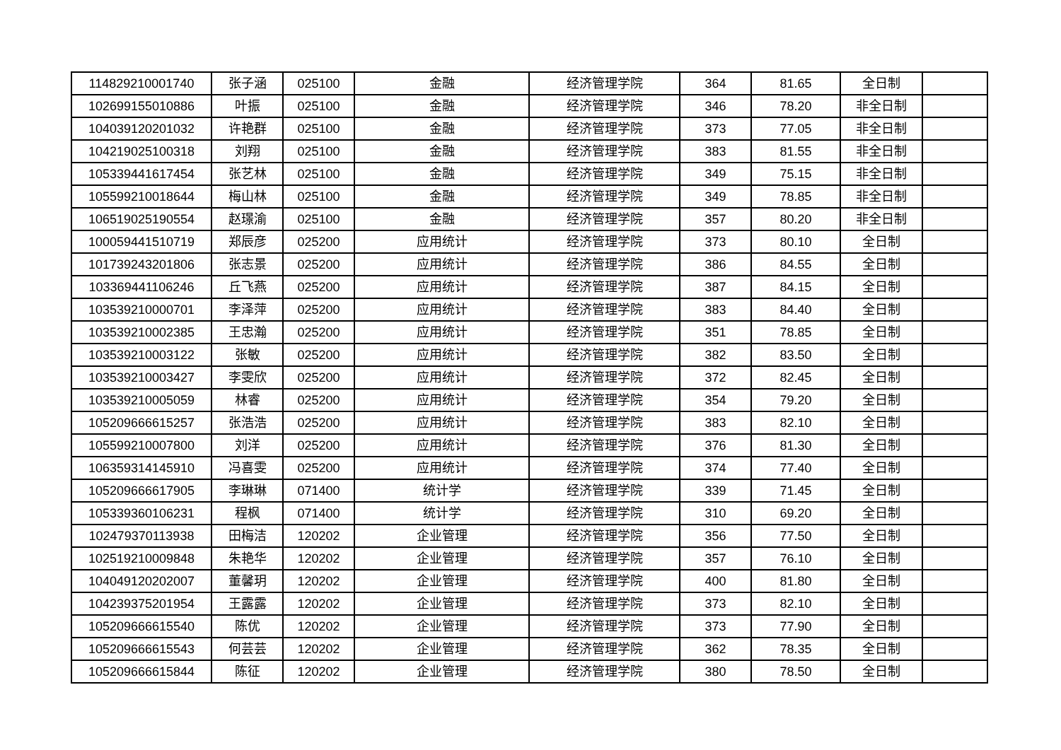| 114829210001740 | 张子涵 | 025100 | 金融 | 经济管理学院 | 364 | 81.65 | 全日制 | |
| 102699155010886 | 叶振 | 025100 | 金融 | 经济管理学院 | 346 | 78.20 | 非全日制 | |
| 104039120201032 | 许艳群 | 025100 | 金融 | 经济管理学院 | 373 | 77.05 | 非全日制 | |
| 104219025100318 | 刘翔 | 025100 | 金融 | 经济管理学院 | 383 | 81.55 | 非全日制 | |
| 105339441617454 | 张艺林 | 025100 | 金融 | 经济管理学院 | 349 | 75.15 | 非全日制 | |
| 105599210018644 | 梅山林 | 025100 | 金融 | 经济管理学院 | 349 | 78.85 | 非全日制 | |
| 106519025190554 | 赵璟渝 | 025100 | 金融 | 经济管理学院 | 357 | 80.20 | 非全日制 | |
| 100059441510719 | 郑辰彦 | 025200 | 应用统计 | 经济管理学院 | 373 | 80.10 | 全日制 | |
| 101739243201806 | 张志景 | 025200 | 应用统计 | 经济管理学院 | 386 | 84.55 | 全日制 | |
| 103369441106246 | 丘飞燕 | 025200 | 应用统计 | 经济管理学院 | 387 | 84.15 | 全日制 | |
| 103539210000701 | 李泽萍 | 025200 | 应用统计 | 经济管理学院 | 383 | 84.40 | 全日制 | |
| 103539210002385 | 王忠瀚 | 025200 | 应用统计 | 经济管理学院 | 351 | 78.85 | 全日制 | |
| 103539210003122 | 张敏 | 025200 | 应用统计 | 经济管理学院 | 382 | 83.50 | 全日制 | |
| 103539210003427 | 李雯欣 | 025200 | 应用统计 | 经济管理学院 | 372 | 82.45 | 全日制 | |
| 103539210005059 | 林睿 | 025200 | 应用统计 | 经济管理学院 | 354 | 79.20 | 全日制 | |
| 105209666615257 | 张浩浩 | 025200 | 应用统计 | 经济管理学院 | 383 | 82.10 | 全日制 | |
| 105599210007800 | 刘洋 | 025200 | 应用统计 | 经济管理学院 | 376 | 81.30 | 全日制 | |
| 106359314145910 | 冯喜雯 | 025200 | 应用统计 | 经济管理学院 | 374 | 77.40 | 全日制 | |
| 105209666617905 | 李琳琳 | 071400 | 统计学 | 经济管理学院 | 339 | 71.45 | 全日制 | |
| 105339360106231 | 程枫 | 071400 | 统计学 | 经济管理学院 | 310 | 69.20 | 全日制 | |
| 102479370113938 | 田梅洁 | 120202 | 企业管理 | 经济管理学院 | 356 | 77.50 | 全日制 | |
| 102519210009848 | 朱艳华 | 120202 | 企业管理 | 经济管理学院 | 357 | 76.10 | 全日制 | |
| 104049120202007 | 董馨玥 | 120202 | 企业管理 | 经济管理学院 | 400 | 81.80 | 全日制 | |
| 104239375201954 | 王露露 | 120202 | 企业管理 | 经济管理学院 | 373 | 82.10 | 全日制 | |
| 105209666615540 | 陈优 | 120202 | 企业管理 | 经济管理学院 | 373 | 77.90 | 全日制 | |
| 105209666615543 | 何芸芸 | 120202 | 企业管理 | 经济管理学院 | 362 | 78.35 | 全日制 | |
| 105209666615844 | 陈征 | 120202 | 企业管理 | 经济管理学院 | 380 | 78.50 | 全日制 | |